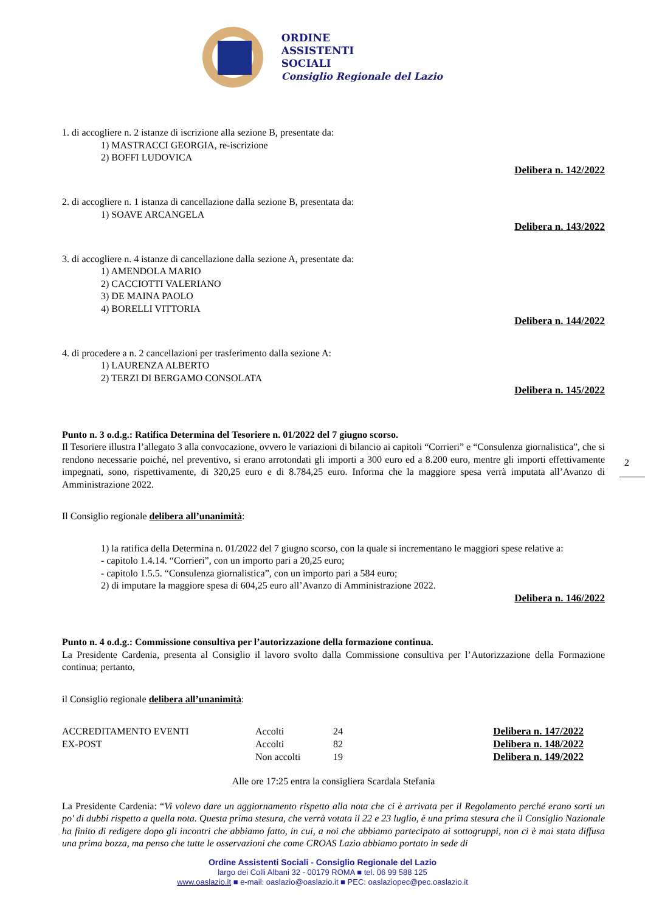ORDINE
ASSISTENTI
SOCIALI
Consiglio Regionale del Lazio
1. di accogliere n. 2 istanze di iscrizione alla sezione B, presentate da:
1) MASTRACCI GEORGIA, re-iscrizione
2) BOFFI LUDOVICA
Delibera n. 142/2022
2. di accogliere n. 1 istanza di cancellazione dalla sezione B, presentata da:
1) SOAVE ARCANGELA
Delibera n. 143/2022
3. di accogliere n. 4 istanze di cancellazione dalla sezione A, presentate da:
1) AMENDOLA MARIO
2) CACCIOTTI VALERIANO
3) DE MAINA PAOLO
4) BORELLI VITTORIA
Delibera n. 144/2022
4. di procedere a n. 2 cancellazioni per trasferimento dalla sezione A:
1) LAURENZA ALBERTO
2) TERZI DI BERGAMO CONSOLATA
Delibera n. 145/2022
Punto n. 3 o.d.g.: Ratifica Determina del Tesoriere n. 01/2022 del 7 giugno scorso.
Il Tesoriere illustra l’allegato 3 alla convocazione, ovvero le variazioni di bilancio ai capitoli “Corrieri” e “Consulenza giornalistica”, che si rendono necessarie poiché, nel preventivo, si erano arrotondati gli importi a 300 euro ed a 8.200 euro, mentre gli importi effettivamente impegnati, sono, rispettivamente, di 320,25 euro e di 8.784,25 euro. Informa che la maggiore spesa verrà imputata all’Avanzo di Amministrazione 2022.
Il Consiglio regionale delibera all’unanimità:
1) la ratifica della Determina n. 01/2022 del 7 giugno scorso, con la quale si incrementano le maggiori spese relative a:
- capitolo 1.4.14. “Corrieri”, con un importo pari a 20,25 euro;
- capitolo 1.5.5. “Consulenza giornalistica”, con un importo pari a 584 euro;
2) di imputare la maggiore spesa di 604,25 euro all’Avanzo di Amministrazione 2022.
Delibera n. 146/2022
Punto n. 4 o.d.g.: Commissione consultiva per l’autorizzazione della formazione continua.
La Presidente Cardenia, presenta al Consiglio il lavoro svolto dalla Commissione consultiva per l’Autorizzazione della Formazione continua; pertanto,
il Consiglio regionale delibera all’unanimità:
| ACCREDITAMENTO EVENTI | Accolti | 24 | Delibera n. 147/2022 |
| EX-POST | Accolti | 82 | Delibera n. 148/2022 |
| | Non accolti | 19 | Delibera n. 149/2022 |
Alle ore 17:25 entra la consigliera Scardala Stefania
La Presidente Cardenia: “Vi volevo dare un aggiornamento rispetto alla nota che ci è arrivata per il Regolamento perché erano sorti un po' di dubbi rispetto a quella nota. Questa prima stesura, che verrà votata il 22 e 23 luglio, è una prima stesura che il Consiglio Nazionale ha finito di redigere dopo gli incontri che abbiamo fatto, in cui, a noi che abbiamo partecipato ai sottogruppi, non ci è mai stata diffusa una prima bozza, ma penso che tutte le osservazioni che come CROAS Lazio abbiamo portato in sede di
Ordine Assistenti Sociali - Consiglio Regionale del Lazio
largo dei Colli Albani 32 - 00179 ROMA ■ tel. 06 99 588 125
www.oaslazio.it ■ e-mail: oaslazio@oaslazio.it ■ PEC: oaslaziopec@pec.oaslazio.it
2